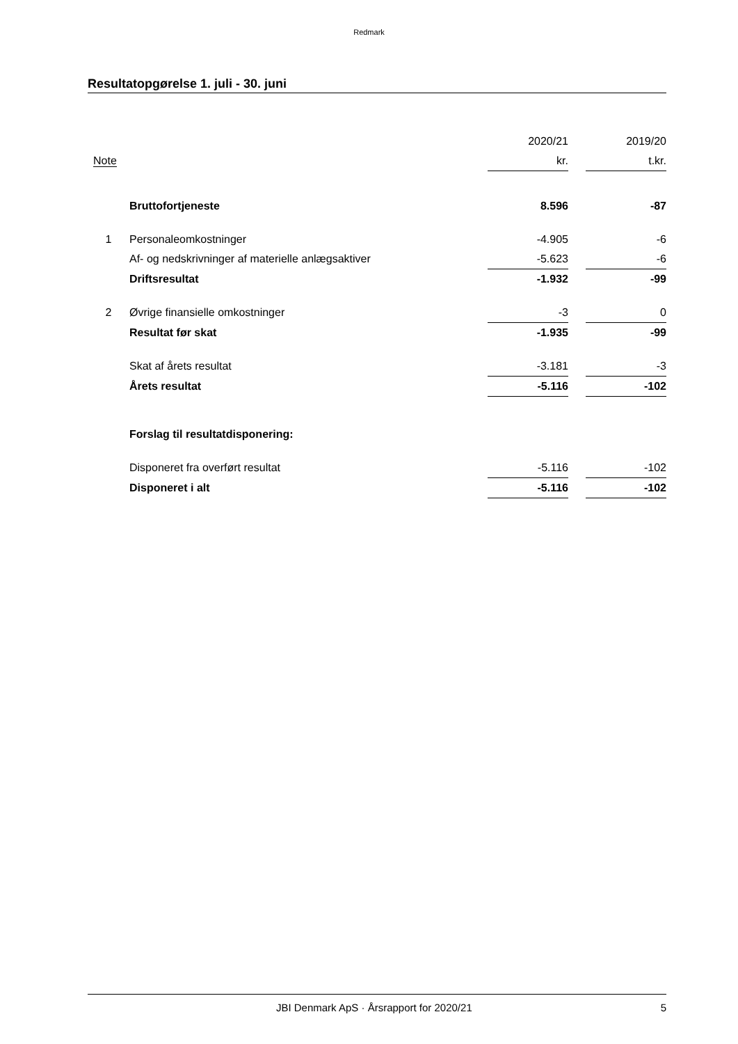Redmark
Resultatopgørelse 1. juli - 30. juni
| | | 2020/21 | | 2019/20 |
| --- | --- | --- | --- | --- |
| Note | | kr. | | t.kr. |
| | Bruttofortjeneste | 8.596 | | -87 |
| 1 | Personaleomkostninger | -4.905 | | -6 |
| | Af- og nedskrivninger af materielle anlægsaktiver | -5.623 | | -6 |
| | Driftsresultat | -1.932 | | -99 |
| 2 | Øvrige finansielle omkostninger | -3 | | 0 |
| | Resultat før skat | -1.935 | | -99 |
| | Skat af årets resultat | -3.181 | | -3 |
| | Årets resultat | -5.116 | | -102 |
| | Forslag til resultatdisponering: | | | |
| | Disponeret fra overført resultat | -5.116 | | -102 |
| | Disponeret i alt | -5.116 | | -102 |
JBI Denmark ApS · Årsrapport for 2020/21 5